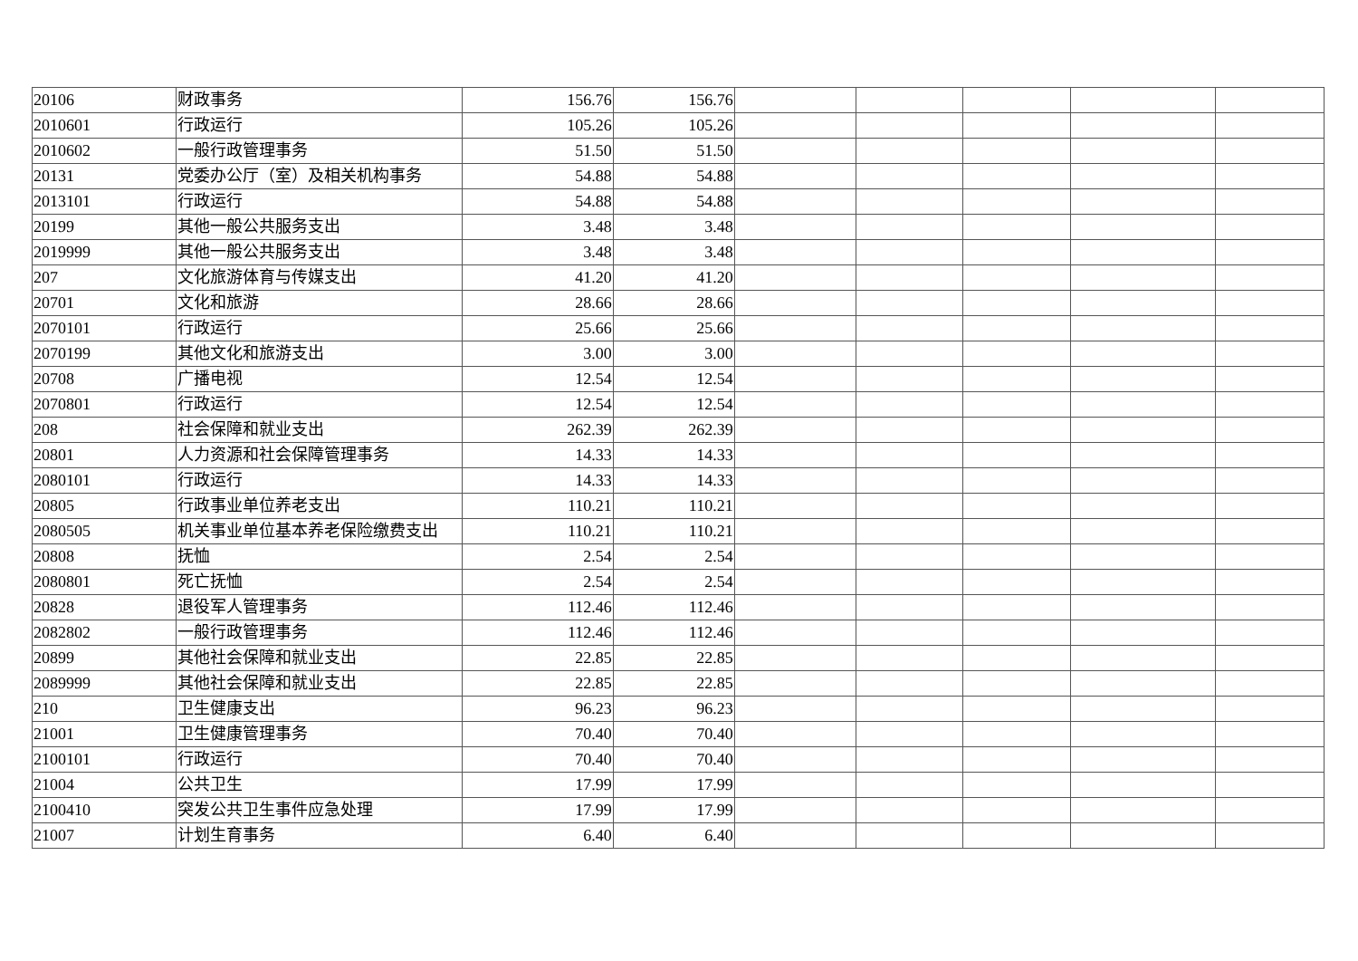| 20106 | 财政事务 | 156.76 | 156.76 | | | | | |
| 2010601 | 行政运行 | 105.26 | 105.26 | | | | | |
| 2010602 | 一般行政管理事务 | 51.50 | 51.50 | | | | | |
| 20131 | 党委办公厅（室）及相关机构事务 | 54.88 | 54.88 | | | | | |
| 2013101 | 行政运行 | 54.88 | 54.88 | | | | | |
| 20199 | 其他一般公共服务支出 | 3.48 | 3.48 | | | | | |
| 2019999 | 其他一般公共服务支出 | 3.48 | 3.48 | | | | | |
| 207 | 文化旅游体育与传媒支出 | 41.20 | 41.20 | | | | | |
| 20701 | 文化和旅游 | 28.66 | 28.66 | | | | | |
| 2070101 | 行政运行 | 25.66 | 25.66 | | | | | |
| 2070199 | 其他文化和旅游支出 | 3.00 | 3.00 | | | | | |
| 20708 | 广播电视 | 12.54 | 12.54 | | | | | |
| 2070801 | 行政运行 | 12.54 | 12.54 | | | | | |
| 208 | 社会保障和就业支出 | 262.39 | 262.39 | | | | | |
| 20801 | 人力资源和社会保障管理事务 | 14.33 | 14.33 | | | | | |
| 2080101 | 行政运行 | 14.33 | 14.33 | | | | | |
| 20805 | 行政事业单位养老支出 | 110.21 | 110.21 | | | | | |
| 2080505 | 机关事业单位基本养老保险缴费支出 | 110.21 | 110.21 | | | | | |
| 20808 | 抚恤 | 2.54 | 2.54 | | | | | |
| 2080801 | 死亡抚恤 | 2.54 | 2.54 | | | | | |
| 20828 | 退役军人管理事务 | 112.46 | 112.46 | | | | | |
| 2082802 | 一般行政管理事务 | 112.46 | 112.46 | | | | | |
| 20899 | 其他社会保障和就业支出 | 22.85 | 22.85 | | | | | |
| 2089999 | 其他社会保障和就业支出 | 22.85 | 22.85 | | | | | |
| 210 | 卫生健康支出 | 96.23 | 96.23 | | | | | |
| 21001 | 卫生健康管理事务 | 70.40 | 70.40 | | | | | |
| 2100101 | 行政运行 | 70.40 | 70.40 | | | | | |
| 21004 | 公共卫生 | 17.99 | 17.99 | | | | | |
| 2100410 | 突发公共卫生事件应急处理 | 17.99 | 17.99 | | | | | |
| 21007 | 计划生育事务 | 6.40 | 6.40 | | | | | |